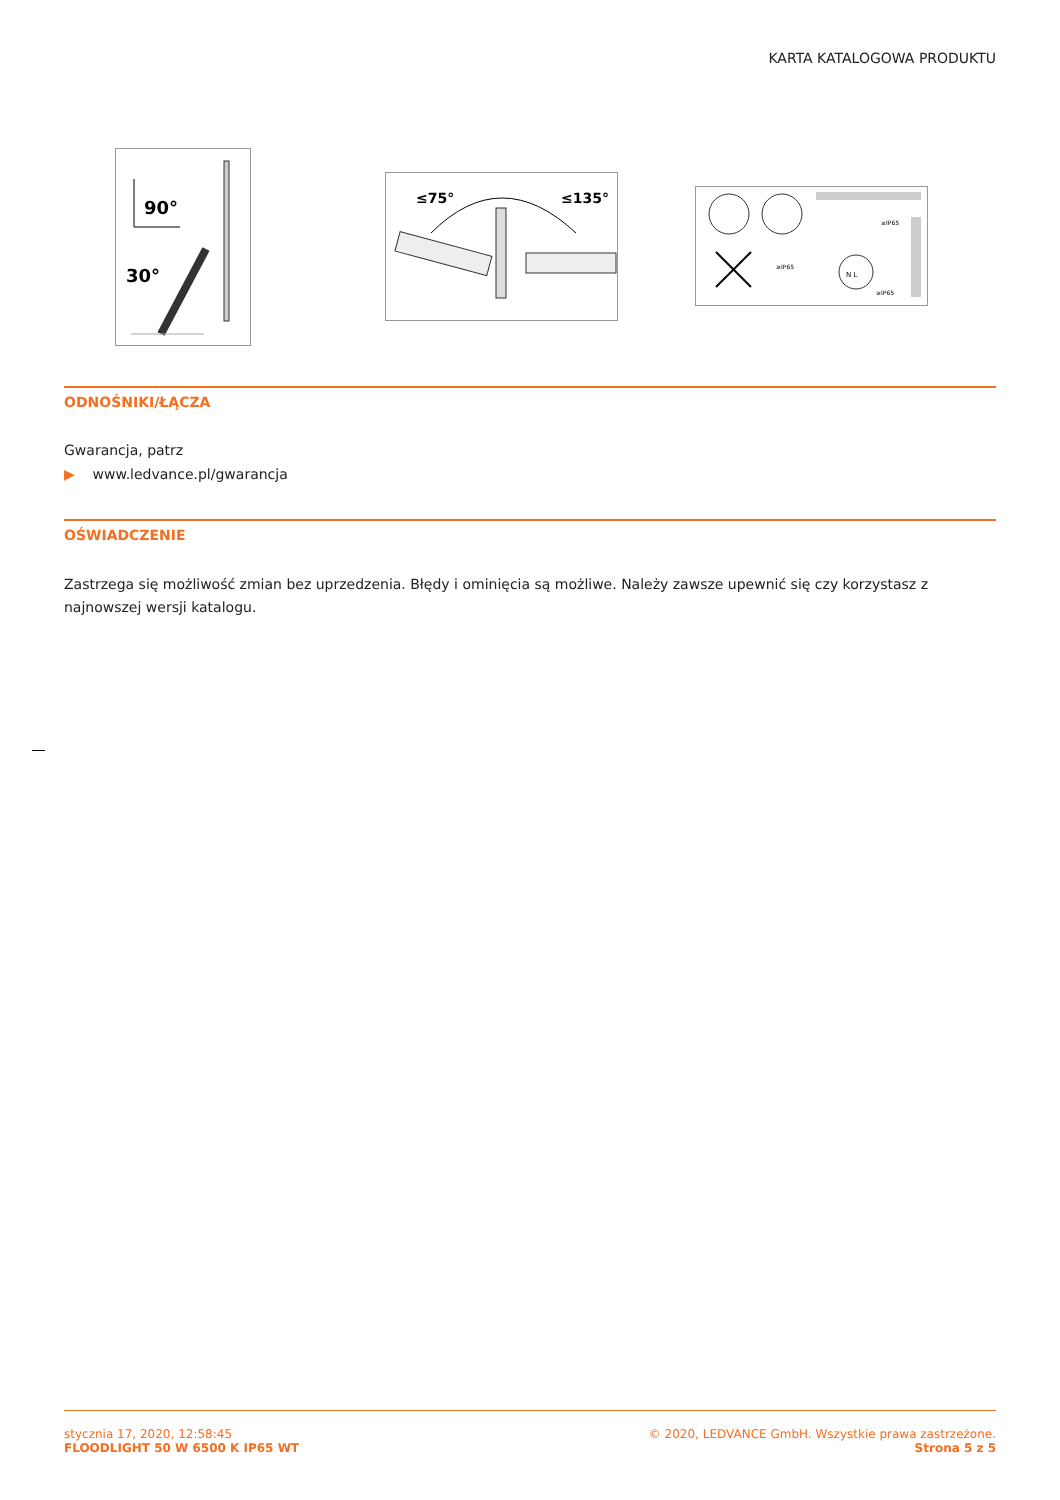KARTA KATALOGOWA PRODUKTU
90°
30°
≤75°
≤135°
N L
≥IP65
≥IP65
≥IP65
ODNOŚNIKI/ŁĄCZA
Gwarancja, patrz
▶ www.ledvance.pl/gwarancja
OŚWIADCZENIE
Zastrzega się możliwość zmian bez uprzedzenia. Błędy i ominięcia są możliwe. Należy zawsze upewnić się czy korzystasz z najnowszej wersji katalogu.
stycznia 17, 2020, 12:58:45
FLOODLIGHT 50 W 6500 K IP65 WT
© 2020, LEDVANCE GmbH. Wszystkie prawa zastrzeżone.
Strona 5 z 5